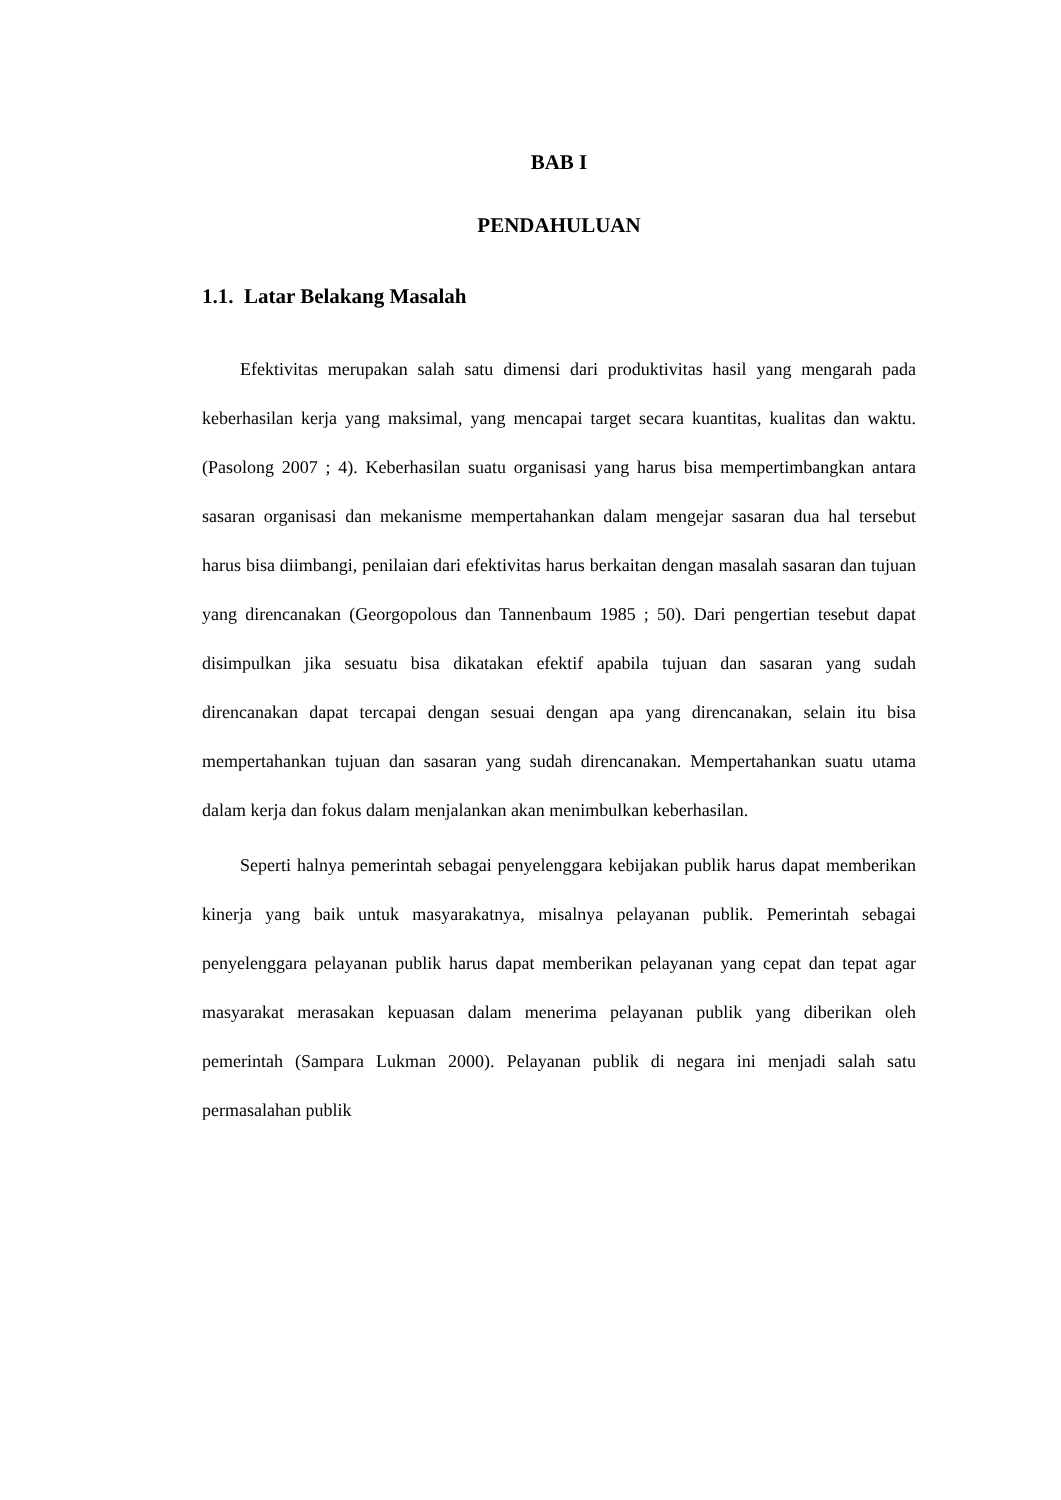BAB I
PENDAHULUAN
1.1. Latar Belakang Masalah
Efektivitas merupakan salah satu dimensi dari produktivitas hasil yang mengarah pada keberhasilan kerja yang maksimal, yang mencapai target secara kuantitas, kualitas dan waktu. (Pasolong 2007 ; 4). Keberhasilan suatu organisasi yang harus bisa mempertimbangkan antara sasaran organisasi dan mekanisme mempertahankan dalam mengejar sasaran dua hal tersebut harus bisa diimbangi, penilaian dari efektivitas harus berkaitan dengan masalah sasaran dan tujuan yang direncanakan (Georgopolous dan Tannenbaum 1985 ; 50). Dari pengertian tesebut dapat disimpulkan jika sesuatu bisa dikatakan efektif apabila tujuan dan sasaran yang sudah direncanakan dapat tercapai dengan sesuai dengan apa yang direncanakan, selain itu bisa mempertahankan tujuan dan sasaran yang sudah direncanakan. Mempertahankan suatu utama dalam kerja dan fokus dalam menjalankan akan menimbulkan keberhasilan.
Seperti halnya pemerintah sebagai penyelenggara kebijakan publik harus dapat memberikan kinerja yang baik untuk masyarakatnya, misalnya pelayanan publik. Pemerintah sebagai penyelenggara pelayanan publik harus dapat memberikan pelayanan yang cepat dan tepat agar masyarakat merasakan kepuasan dalam menerima pelayanan publik yang diberikan oleh pemerintah (Sampara Lukman 2000). Pelayanan publik di negara ini menjadi salah satu permasalahan publik